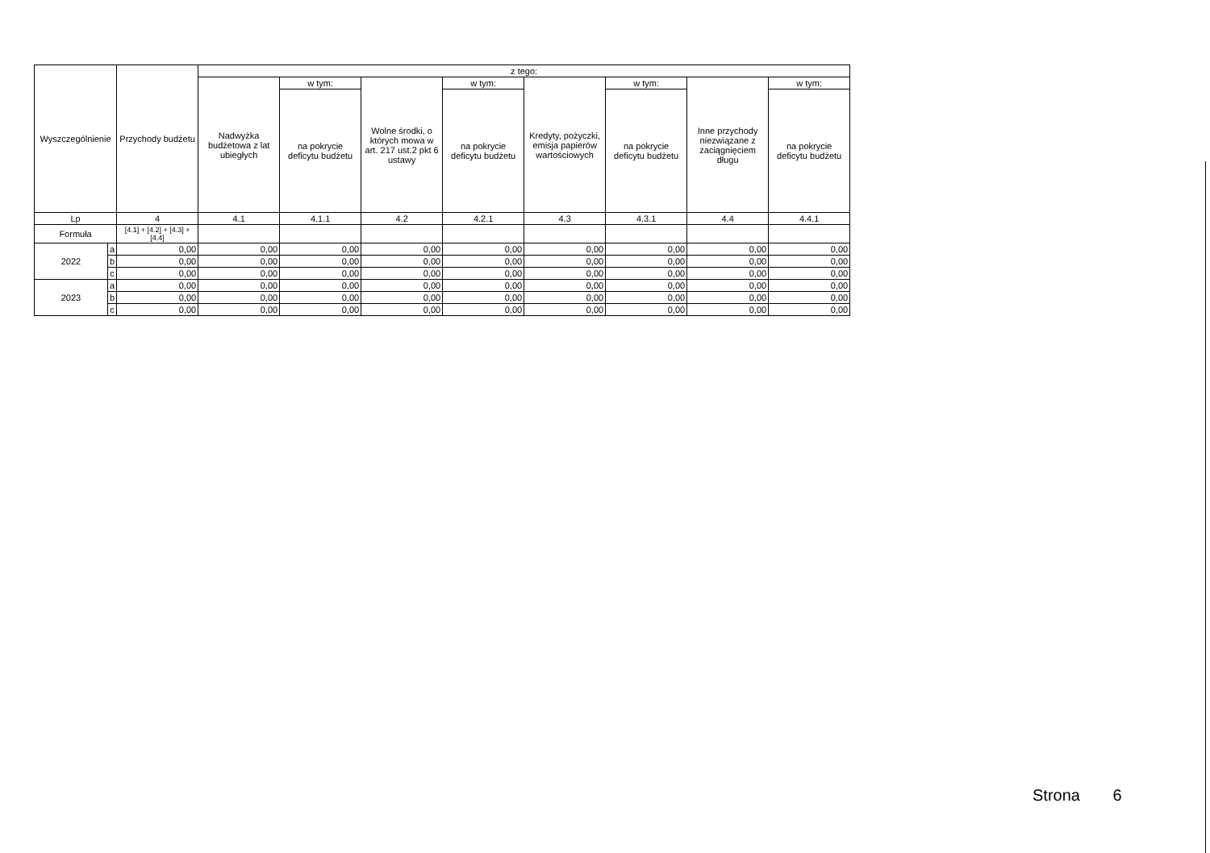| Wyszczególnienie | | Przychody budżetu | z tego: | | | | | | | |
| --- | --- | --- | --- | --- | --- | --- | --- | --- | --- | --- |
| | | | Nadwyżka budżetowa z lat ubiegłych | w tym: | Wolne środki, o których mowa w art. 217 ust.2 pkt 6 ustawy | w tym: | Kredyty, pożyczki, emisja papierów wartościowych | w tym: | Inne przychody niezwiązane z zaciągnięciem długu | w tym: |
| | | | | na pokrycie deficytu budżetu | | na pokrycie deficytu budżetu | | na pokrycie deficytu budżetu | | na pokrycie deficytu budżetu |
| Lp | | 4 | 4.1 | 4.1.1 | 4.2 | 4.2.1 | 4.3 | 4.3.1 | 4.4 | 4.4.1 |
| Formuła | | [4.1] + [4.2] + [4.3] + [4.4] | | | | | | | | |
| 2022 | a | 0,00 | 0,00 | 0,00 | 0,00 | 0,00 | 0,00 | 0,00 | 0,00 | 0,00 |
| | b | 0,00 | 0,00 | 0,00 | 0,00 | 0,00 | 0,00 | 0,00 | 0,00 | 0,00 |
| | c | 0,00 | 0,00 | 0,00 | 0,00 | 0,00 | 0,00 | 0,00 | 0,00 | 0,00 |
| 2023 | a | 0,00 | 0,00 | 0,00 | 0,00 | 0,00 | 0,00 | 0,00 | 0,00 | 0,00 |
| | b | 0,00 | 0,00 | 0,00 | 0,00 | 0,00 | 0,00 | 0,00 | 0,00 | 0,00 |
| | c | 0,00 | 0,00 | 0,00 | 0,00 | 0,00 | 0,00 | 0,00 | 0,00 | 0,00 |
Strona 6